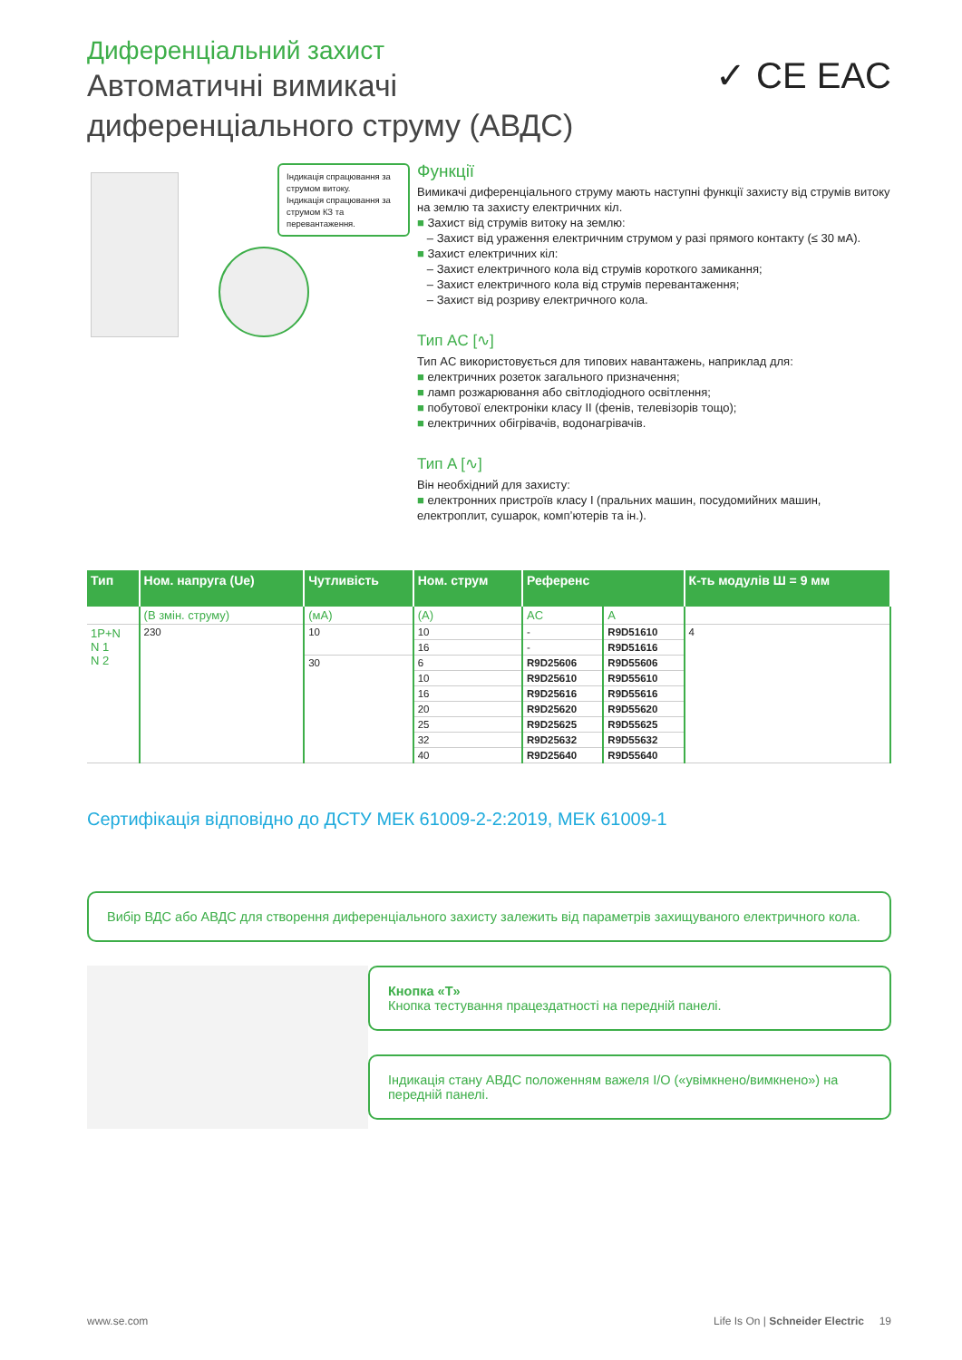Диференціальний захист
Автоматичні вимикачі
диференціального струму (АВДС)
✓ CE EAC
Індикація спрацювання за струмом витоку.
Індикація спрацювання за струмом КЗ та перевантаження.
Функції
Вимикачі диференціального струму мають наступні функції захисту від струмів витоку на землю та захисту електричних кіл.
■ Захист від струмів витоку на землю:
– Захист від ураження електричним струмом у разі прямого контакту (≤ 30 мА).
■ Захист електричних кіл:
– Захист електричного кола від струмів короткого замикання;
– Захист електричного кола від струмів перевантаження;
– Захист від розриву електричного кола.
Тип AC [∿]
Тип AC використовується для типових навантажень, наприклад для:
■ електричних розеток загального призначення;
■ ламп розжарювання або світлодіодного освітлення;
■ побутової електроніки класу II (фенів, телевізорів тощо);
■ електричних обігрівачів, водонагрівачів.
Тип A [∿]
Він необхідний для захисту:
■ електронних пристроїв класу I (пральних машин, посудомийних машин, електроплит, сушарок, комп’ютерів та ін.).
| Тип | Ном. напруга (Ue) | Чутливість | Ном. струм | Референс | | К-ть модулів Ш = 9 мм |
| --- | --- | --- | --- | --- | --- | --- |
| | (В змін. струму) | (мА) | (A) | AC | A | |
| 1P+N N 1 N 2 | 230 | 10 | 10 | - | R9D51610 | 4 |
| | | | 16 | - | R9D51616 | |
| | | 30 | 6 | R9D25606 | R9D55606 | |
| | | | 10 | R9D25610 | R9D55610 | |
| | | | 16 | R9D25616 | R9D55616 | |
| | | | 20 | R9D25620 | R9D55620 | |
| | | | 25 | R9D25625 | R9D55625 | |
| | | | 32 | R9D25632 | R9D55632 | |
| | | | 40 | R9D25640 | R9D55640 | |
Сертифікація відповідно до ДСТУ МЕК 61009-2-2:2019, МЕК 61009-1
Вибір ВДС або АВДС для створення диференціального захисту залежить від параметрів захищуваного електричного кола.
Кнопка «T»
Кнопка тестування працездатності на передній панелі.
Індикація стану АВДС положенням важеля I/O («увімкнено/вимкнено») на передній панелі.
www.se.com Life Is On | Schneider Electric 19